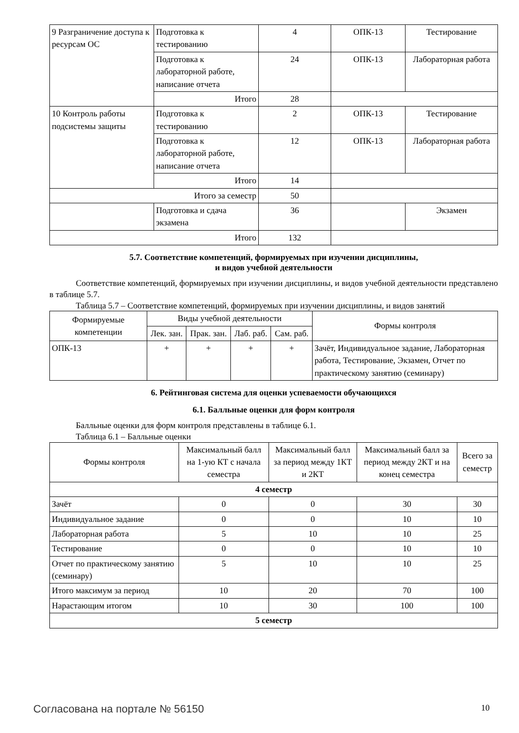| 9 Разграничение доступа к ресурсам ОС | Подготовка к тестированию | 4 | ОПК-13 | Тестирование |
| | Подготовка к лабораторной работе, написание отчета | 24 | ОПК-13 | Лабораторная работа |
| | Итого | 28 | | |
| 10 Контроль работы подсистемы защиты | Подготовка к тестированию | 2 | ОПК-13 | Тестирование |
| | Подготовка к лабораторной работе, написание отчета | 12 | ОПК-13 | Лабораторная работа |
| | Итого | 14 | | |
| Итого за семестр | | 50 | | |
| | Подготовка и сдача экзамена | 36 | | Экзамен |
| Итого | | 132 | | |
5.7. Соответствие компетенций, формируемых при изучении дисциплины,
и видов учебной деятельности
Соответствие компетенций, формируемых при изучении дисциплины, и видов учебной деятельности представлено в таблице 5.7.
Таблица 5.7 – Соответствие компетенций, формируемых при изучении дисциплины, и видов занятий
| Формируемые компетенции | Виды учебной деятельности | | | | Формы контроля |
| --- | --- | --- | --- | --- | --- |
| | Лек. зан. | Прак. зан. | Лаб. раб. | Сам. раб. | |
| ОПК-13 | + | + | + | + | Зачёт, Индивидуальное задание, Лабораторная работа, Тестирование, Экзамен, Отчет по практическому занятию (семинару) |
6. Рейтинговая система для оценки успеваемости обучающихся
6.1. Балльные оценки для форм контроля
Балльные оценки для форм контроля представлены в таблице 6.1.
Таблица 6.1 – Балльные оценки
| Формы контроля | Максимальный балл на 1-ую КТ с начала семестра | Максимальный балл за период между 1КТ и 2КТ | Максимальный балл за период между 2КТ и на конец семестра | Всего за семестр |
| --- | --- | --- | --- | --- |
| 4 семестр | | | | |
| Зачёт | 0 | 0 | 30 | 30 |
| Индивидуальное задание | 0 | 0 | 10 | 10 |
| Лабораторная работа | 5 | 10 | 10 | 25 |
| Тестирование | 0 | 0 | 10 | 10 |
| Отчет по практическому занятию (семинару) | 5 | 10 | 10 | 25 |
| Итого максимум за период | 10 | 20 | 70 | 100 |
| Нарастающим итогом | 10 | 30 | 100 | 100 |
| 5 семестр | | | | |
Согласована на портале № 56150 10